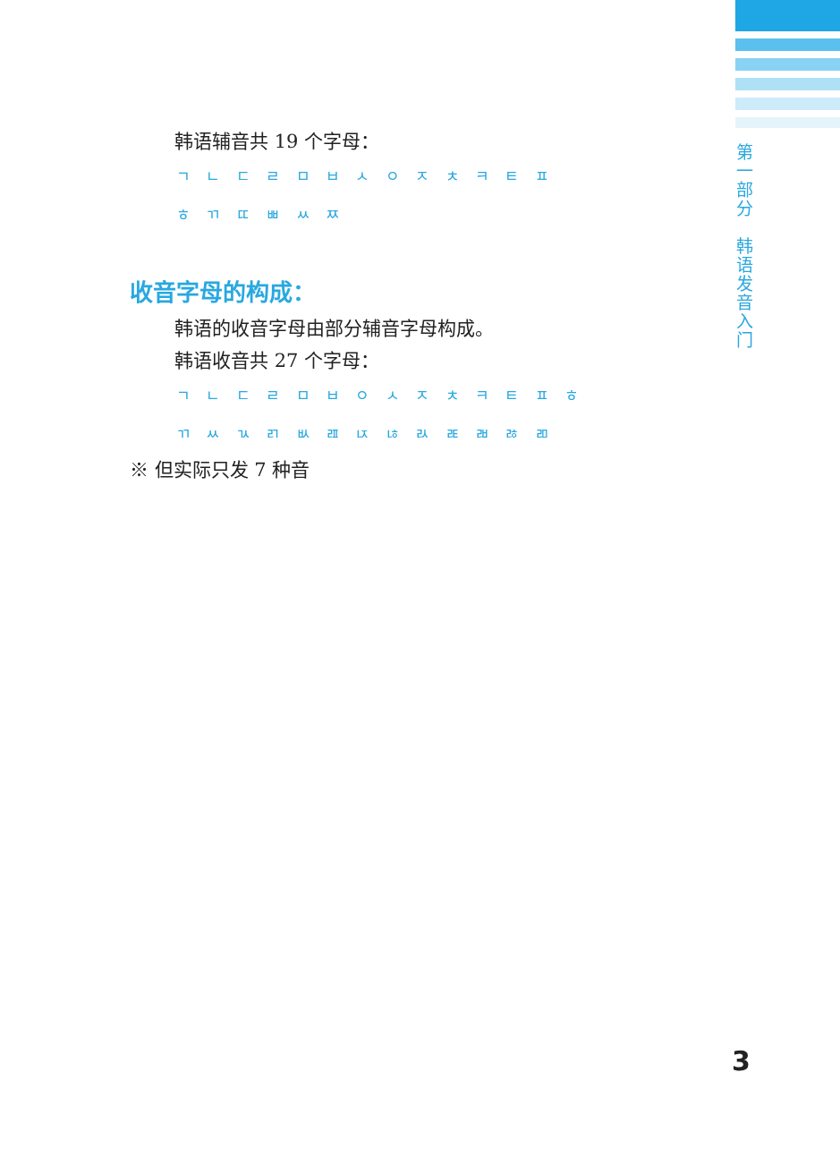第
一
部
分
韩
语
发
音
入
门
韩语辅音共 19 个字母：
ㄱ ㄴ ㄷ ㄹ ㅁ ㅂ ㅅ ㅇ ㅈ ㅊ ㅋ ㅌ ㅍ
ㅎ ㄲ ㄸ ㅃ ㅆ ㅉ
收音字母的构成：
韩语的收音字母由部分辅音字母构成。
韩语收音共 27 个字母：
ㄱ ㄴ ㄷ ㄹ ㅁ ㅂ ㅇ ㅅ ㅈ ㅊ ㅋ ㅌ ㅍ ㅎ
ㄲ ㅆ ㄳ ㄺ ㅄ ㄿ ㄵ ㄶ ㄽ ㄾ ㄼ ㅀ ㄻ
※ 但实际只发 7 种音
3